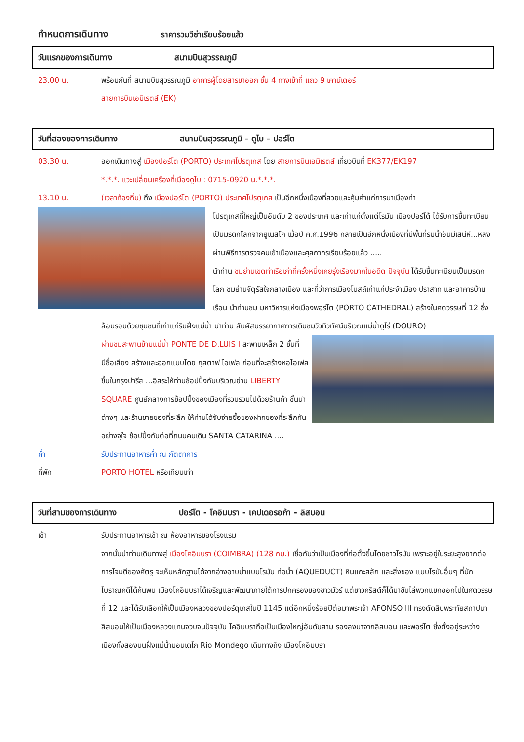กำหนดการเดินทาง ราคารวมวีซ่าเรียบร้อยแล้ว
วันแรกของการเดินทาง สนามบินสุวรรณภูมิ
23.00 น. พร้อมกันที่ สนามบินสุวรรณภูมิ อาคารผู้โดยสารขาออก ชั้น 4 ทางเข้าที่ แถว 9 เคาน์เตอร์
สายการบินเอมิเรตส์ (EK)
วันที่สองของการเดินทาง สนามบินสุวรรณภูมิ - ดูไบ - ปอร์โต
03.30 น. ออกเดินทางสู่ เมืองปอร์โต (PORTO) ประเทศโปรตุเกส โดย สายการบินเอมิเรตส์ เที่ยวบินที่ EK377/EK197
*.*.*. แวะเปลี่ยนเครื่องที่เมืองดูไบ : 0715-0920 น.*.*.*.
13.10 น. (เวลาท้องถิ่น) ถึง เมืองปอร์โต (PORTO) ประเทศโปรตุเกส เป็นอีกหนึ่งเมืองที่สวยและคุ้มค่าแก่การมาเมืองท่า
โปรตุเกสที่ใหญ่เป็นอันดับ 2 ของประเทศ และเก่าแก่ตั้งแต่โรมัน เมืองปอร์โต้ ได้รับการขึ้นทะเบียนเป็นมรดกโลกจากยูเนสโก เมื่อปี ค.ศ.1996 กลายเป็นอีกหนึ่งเมืองที่มีพื้นที่ริมน้ำอันมีเสน่ห์...หลังผ่านพิธีการตรวจคนเข้าเมืองและศุลกากรเรียบร้อยแล้ว .....
นำท่าน ชมย่านเขตท่าเรือเก่าที่ครั้งหนึ่งเคยรุ่งเรืองมากในอดีต ปัจจุบัน ได้รับขึ้นทะเบียนเป็นมรดกโลก ชมย่านจัตุรัสใจกลางเมือง และที่ว่าการเมืองโบสถ์เก่าแก่ประจำเมือง ปราสาท และอาคารบ้านเรือน นำท่านชม มหาวิหารแห่งเมืองพอร์โต (PORTO CATHEDRAL) สร้างในศตวรรษที่ 12 ซึ่งล้อมรอบด้วยชุมชนที่เก่าแก่ริมฝั่งแม่น้ำ นำท่าน สัมผัสบรรยากาศการเดินชมวิวทิวทัศน์บริเวณแม่น้ำดูโร่ (DOURO)
ผ่านชมสะพานข้ามแม่น้ำ PONTE DE D.LUIS I สะพานเหล็ก 2 ชั้นที่มีชื่อเสียง สร้างและออกแบบโดย กุสตาฟ ไอเฟล ก่อนที่จะสร้างหอไอเฟลขึ้นในกรุงปารีส ...อิสระให้ท่านช้อปปิ้งกันบริเวณย่าน LIBERTY SQUARE ศูนย์กลางการช้อปปิ้งของเมืองที่รวบรวมไปด้วยร้านค้า ชั้นนำต่างๆ และร้านขายของที่ระลึก ให้ท่านได้จับจ่ายซื้อของฝากของที่ระลึกกันอย่างจุใจ ช้อปปิ้งกันต่อที่ถนนคนเดิน SANTA CATARINA ....
ค่ำ รับประทานอาหารค่ำ ณ ภัตตาคาร
ที่พัก PORTO HOTEL หรือเทียบเท่า
วันที่สามของการเดินทาง ปอร์โต - โคอิมบรา - เคปเดอรอก้า - ลิสบอน
เช้า รับประทานอาหารเช้า ณ ห้องอาหารของโรงแรม
จากนั้นนำท่านเดินทางสู่ เมืองโคอิมบรา (COIMBRA) (128 กม.) เชื่อกันว่าเป็นเมืองที่ก่อตั้งขึ้นโดยชาวโรมัน เพราะอยู่ในระยะสูงยากต่อการโจมตีของศัตรู จะเห็นหลักฐานได้จากอ่างอาบน้ำแบบโรมัน ท่อน้ำ (AQUEDUCT) หินแกะสลัก และสิ่งของ แบบโรมันอื่นๆ ที่นักโบราณคดีได้ค้นพบ เมืองโคอิมบราได้เจริญและพัฒนาภายใต้การปกครองของชาวมัวร์ แต่ชาวคริสต์ก็ได้มาขับไล่พวกแขกออกไปในศตวรรษที่ 12 และได้รับเลือกให้เป็นเมืองหลวงของปอร์ตุเกสในปี 1145 แต่อีกหนึ่งร้อยปีต่อมาพระเจ้า AFONSO III ทรงตัดสินพระทัยสถาปนาลิสบอนให้เป็นเมืองหลวงแทนจวบจนปัจจุบัน โคอิมบราถือเป็นเมืองใหญ่อันดับสาม รองลงมาจากลิสบอน และพอร์โต ซึ่งตั้งอยู่ระหว่างเมืองทั้งสองบนฝั่งแม่น้ำมอนเดโก Rio Mondego เดินทางถึง เมืองโคอิมบรา